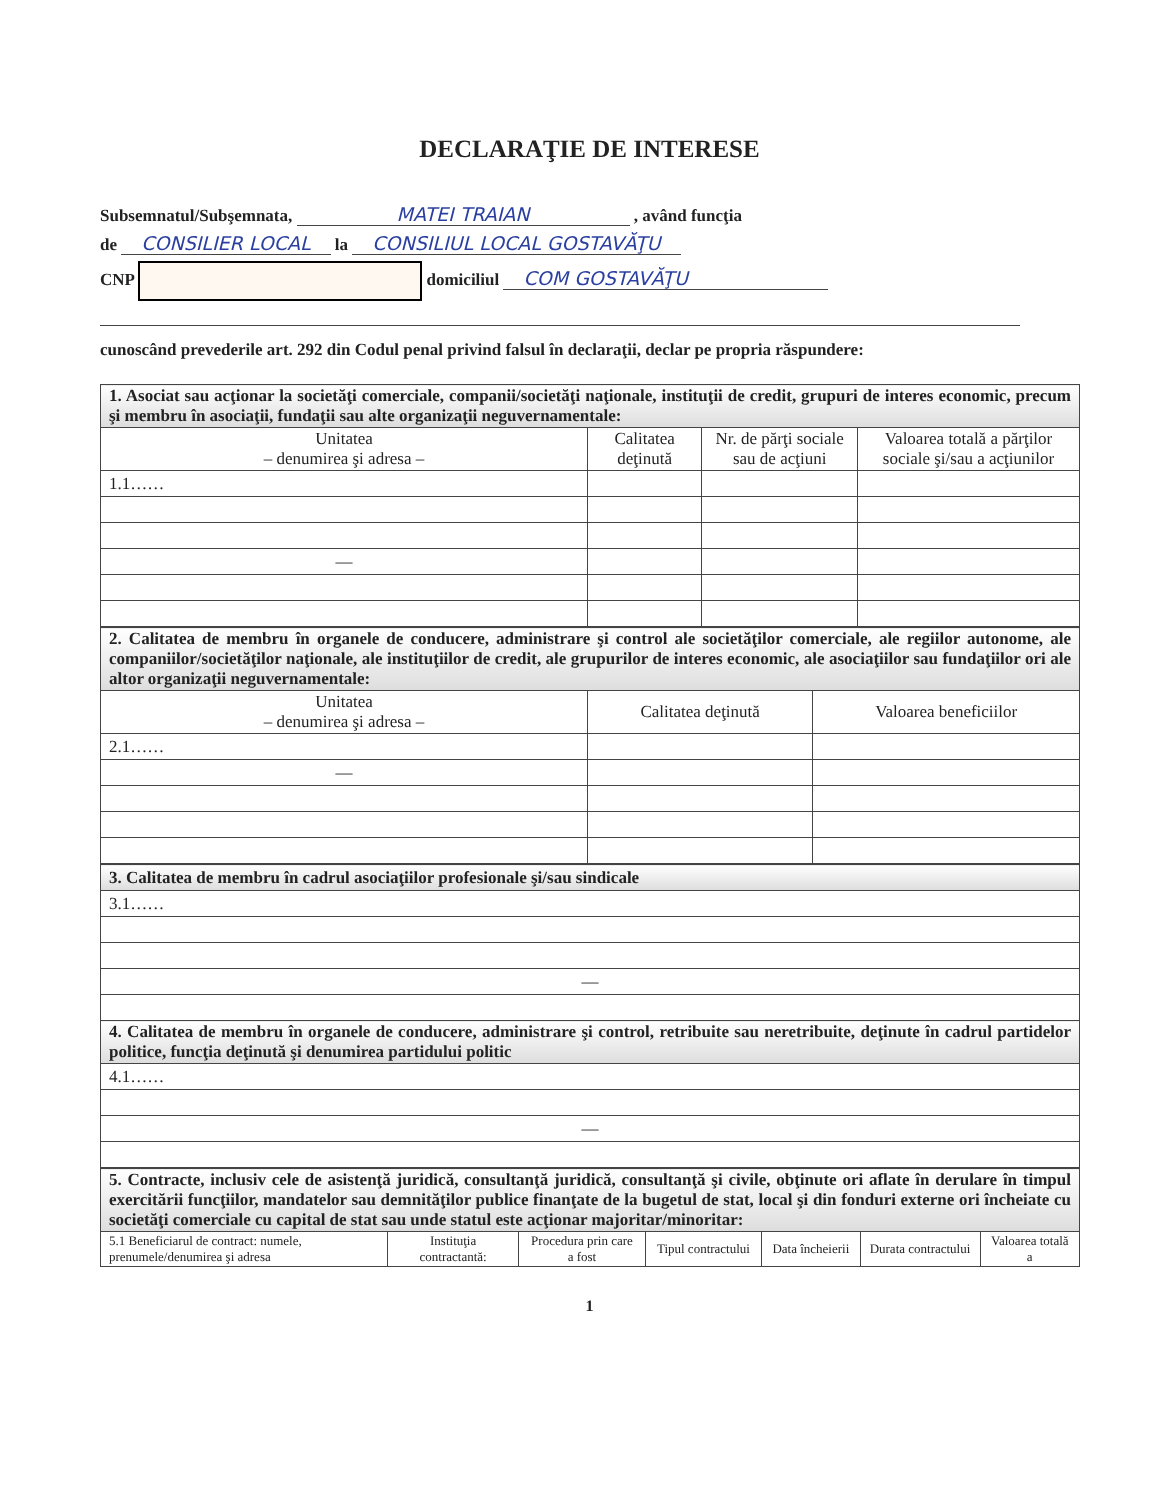DECLARAŢIE DE INTERESE
Subsemnatul/Subşemnata, MATEI TRAIAN , având funcţia
de CONSILIER LOCAL la CONSILIUL LOCAL GOSTAVĂŢU
CNP domiciliul COM GOSTAVĂŢU
cunoscând prevederile art. 292 din Codul penal privind falsul în declaraţii, declar pe propria răspundere:
| 1. Asociat sau acţionar la societăţi comerciale, companii/societăţi naţionale, instituţii de credit, grupuri de interes economic, precum şi membru în asociaţii, fundaţii sau alte organizaţii neguvernamentale: | | | |
| Unitatea – denumirea şi adresa – | Calitatea deţinută | Nr. de părţi sociale sau de acţiuni | Valoarea totală a părţilor sociale şi/sau a acţiunilor |
| 1.1…… | | | |
| — | | | |
| 2. Calitatea de membru în organele de conducere, administrare şi control ale societăţilor comerciale, ale regiilor autonome, ale companiilor/societăţilor naţionale, ale instituţiilor de credit, ale grupurilor de interes economic, ale asociaţiilor sau fundaţiilor ori ale altor organizaţii neguvernamentale: | | |
| Unitatea – denumirea şi adresa – | Calitatea deţinută | Valoarea beneficiilor |
| 2.1…… | | |
| — | | |
| 3. Calitatea de membru în cadrul asociaţiilor profesionale şi/sau sindicale |
| 3.1…… |
| — |
| 4. Calitatea de membru în organele de conducere, administrare şi control, retribuite sau neretribuite, deţinute în cadrul partidelor politice, funcţia deţinută şi denumirea partidului politic |
| 4.1…… |
| — |
| 5. Contracte, inclusiv cele de asistenţă juridică, consultanţă juridică, consultanţă şi civile, obţinute ori aflate în derulare în timpul exercitării funcţiilor, mandatelor sau demnităţilor publice finanţate de la bugetul de stat, local şi din fonduri externe ori încheiate cu societăţi comerciale cu capital de stat sau unde statul este acţionar majoritar/minoritar: | | | | | | |
| 5.1 Beneficiarul de contract: numele, prenumele/denumirea şi adresa | Instituţia contractantă: | Procedura prin care a fost | Tipul contractului | Data încheierii | Durata contractului | Valoarea totală a |
1